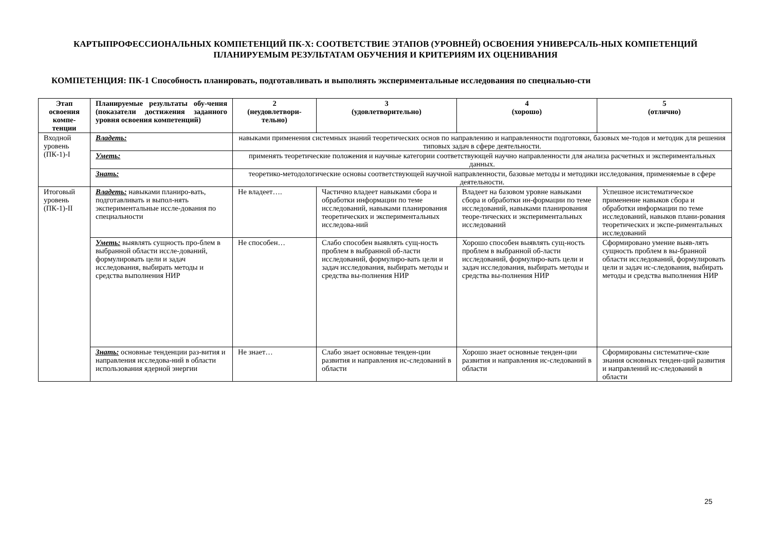КАРТЫПРОФЕССИОНАЛЬНЫХ КОМПЕТЕНЦИЙ ПК-Х: СООТВЕТСТВИЕ ЭТАПОВ (УРОВНЕЙ) ОСВОЕНИЯ УНИВЕРСАЛЬ-НЫХ КОМПЕТЕНЦИЙ ПЛАНИРУЕМЫМ РЕЗУЛЬТАТАМ ОБУЧЕНИЯ И КРИТЕРИЯМ ИХ ОЦЕНИВАНИЯ
КОМПЕТЕНЦИЯ: ПК-1 Способность планировать, подготавливать и выполнять экспериментальные исследования по специально-сти
| Этап освоения компе-тенции | Планируемые результаты обу-чения (показатели достижения заданного уровня освоения компетенций) | 2 (неудовлетвори-тельно) | 3 (удовлетворительно) | 4 (хорошо) | 5 (отлично) |
| --- | --- | --- | --- | --- | --- |
| Входной уровень (ПК-1)-I | Владеть: | навыками применения системных знаний теоретических основ по направлению и направленности подготовки, базовых ме-тодов и методик для решения типовых задач в сфере деятельности. | | | |
| | Уметь: | применять теоретические положения и научные категории соответствующей научно направленности для анализа расчетных и экспериментальных данных. | | | |
| | Знать: | теоретико-методологические основы соответствующей научной направленности, базовые методы и методики исследования, применяемые в сфере деятельности. | | | |
| Итоговый уровень (ПК-1)-II | Владеть: навыками планиро-вать, подготавливать и выпол-нять экспериментальные иссле-дования по специальности | Не владеет…. | Частично владеет навыками сбора и обработки информации по теме исследований, навыками планирования теоретических и экспериментальных исследова-ний | Владеет на базовом уровне навыками сбора и обработки ин-формации по теме исследований, навыками планирования теоре-тических и экспериментальных исследований | Успешное исистематическое применение навыков сбора и обработки информации по теме исследований, навыков плани-рования теоретических и экспе-риментальных исследований |
| | Уметь: выявлять сущность про-блем в выбранной области иссле-дований, формулировать цели и задач исследования, выбирать методы и средства выполнения НИР | Не способен… | Слабо способен выявлять сущ-ность проблем в выбранной об-ласти исследований, формулиро-вать цели и задач исследования, выбирать методы и средства вы-полнения НИР | Хорошо способен выявлять сущ-ность проблем в выбранной об-ласти исследований, формулиро-вать цели и задач исследования, выбирать методы и средства вы-полнения НИР | Сформировано умение выяв-лять сущность проблем в вы-бранной области исследований, формулировать цели и задач ис-следования, выбирать методы и средства выполнения НИР |
| | Знать: основные тенденции раз-вития и направления исследова-ний в области использования ядерной энергии | Не знает… | Слабо знает основные тенден-ции развития и направления ис-следований в области | Хорошо знает основные тенден-ции развития и направления ис-следований в области | Сформированы систематиче-ские знания основных тенден-ций развития и направлений ис-следований в области |
25